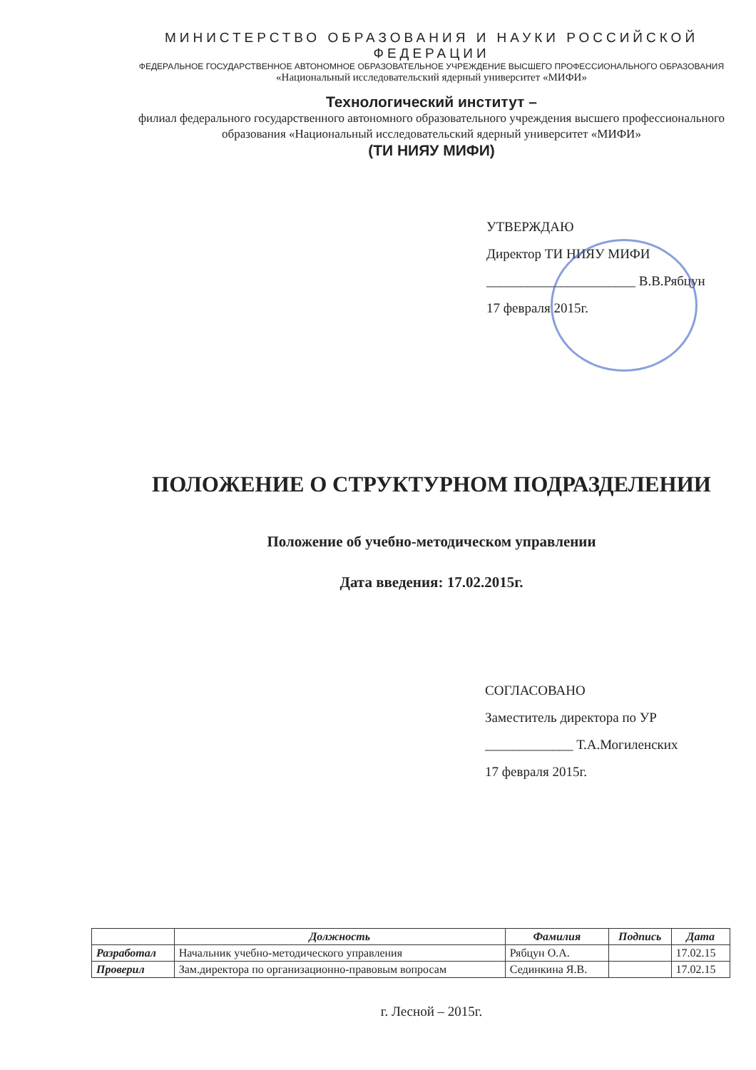МИНИСТЕРСТВО ОБРАЗОВАНИЯ И НАУКИ РОССИЙСКОЙ ФЕДЕРАЦИИ
ФЕДЕРАЛЬНОЕ ГОСУДАРСТВЕННОЕ АВТОНОМНОЕ ОБРАЗОВАТЕЛЬНОЕ УЧРЕЖДЕНИЕ ВЫСШЕГО ПРОФЕССИОНАЛЬНОГО ОБРАЗОВАНИЯ
«Национальный исследовательский ядерный университет «МИФИ»
Технологический институт –
филиал федерального государственного автономного образовательного учреждения высшего профессионального образования «Национальный исследовательский ядерный университет «МИФИ»
(ТИ НИЯУ МИФИ)
УТВЕРЖДАЮ
Директор ТИ НИЯУ МИФИ
______________________ В.В.Рябцун
17 февраля 2015г.
ПОЛОЖЕНИЕ О СТРУКТУРНОМ ПОДРАЗДЕЛЕНИИ
Положение об учебно-методическом управлении
Дата введения: 17.02.2015г.
СОГЛАСОВАНО
Заместитель директора по УР
_____________ Т.А.Могиленских
17 февраля 2015г.
| | Должность | Фамилия | Подпись | Дата |
| --- | --- | --- | --- | --- |
| Разработал | Начальник учебно-методического управления | Рябцун О.А. | | 17.02.15 |
| Проверил | Зам.директора по организационно-правовым вопросам | Сединкина Я.В. | | 17.02.15 |
г. Лесной – 2015г.